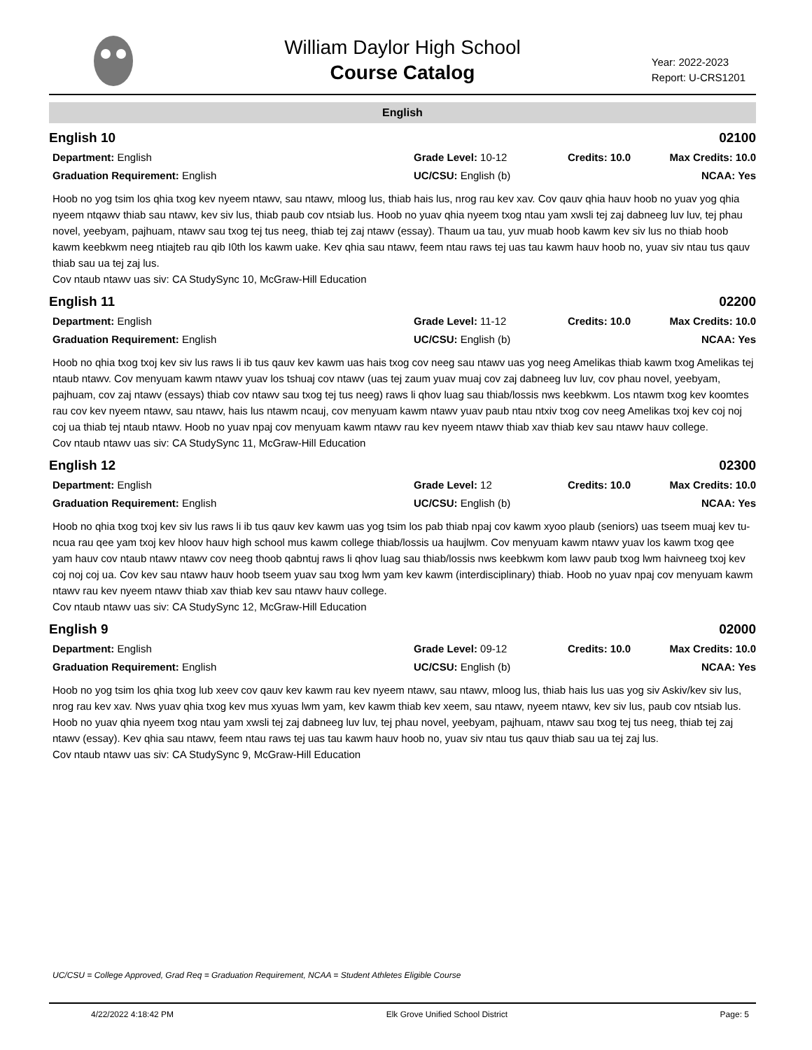William Daylor High School
Course Catalog
Year: 2022-2023
Report: U-CRS1201
English
English 10 02100
Department: English
Grade Level: 10-12
Credits: 10.0
Max Credits: 10.0
Graduation Requirement: English
UC/CSU: English (b)
NCAA: Yes
Hoob no yog tsim los qhia txog kev nyeem ntawv, sau ntawv, mloog lus, thiab hais lus, nrog rau kev xav. Cov qauv qhia hauv hoob no yuav yog qhia nyeem ntqawv thiab sau ntawv, kev siv lus, thiab paub cov ntsiab lus. Hoob no yuav qhia nyeem txog ntau yam xwsli tej zaj dabneeg luv luv, tej phau novel, yeebyam, pajhuam, ntawv sau txog tej tus neeg, thiab tej zaj ntawv (essay). Thaum ua tau, yuv muab hoob kawm kev siv lus no thiab hoob kawm keebkwm neeg ntiajteb rau qib I0th los kawm uake. Kev qhia sau ntawv, feem ntau raws tej uas tau kawm hauv hoob no, yuav siv ntau tus qauv thiab sau ua tej zaj lus.
Cov ntaub ntawv uas siv: CA StudySync 10, McGraw-Hill Education
English 11 02200
Department: English
Grade Level: 11-12
Credits: 10.0
Max Credits: 10.0
Graduation Requirement: English
UC/CSU: English (b)
NCAA: Yes
Hoob no qhia txog txoj kev siv lus raws li ib tus qauv kev kawm uas hais txog cov neeg sau ntawv uas yog neeg Amelikas thiab kawm txog Amelikas tej ntaub ntawv. Cov menyuam kawm ntawv yuav los tshuaj cov ntawv (uas tej zaum yuav muaj cov zaj dabneeg luv luv, cov phau novel, yeebyam, pajhuam, cov zaj ntawv (essays) thiab cov ntawv sau txog tej tus neeg) raws li qhov luag sau thiab/lossis nws keebkwm. Los ntawm txog kev koomtes rau cov kev nyeem ntawv, sau ntawv, hais lus ntawm ncauj, cov menyuam kawm ntawv yuav paub ntau ntxiv txog cov neeg Amelikas txoj kev coj noj coj ua thiab tej ntaub ntawv. Hoob no yuav npaj cov menyuam kawm ntawv rau kev nyeem ntawv thiab xav thiab kev sau ntawv hauv college.
Cov ntaub ntawv uas siv: CA StudySync 11, McGraw-Hill Education
English 12 02300
Department: English
Grade Level: 12
Credits: 10.0
Max Credits: 10.0
Graduation Requirement: English
UC/CSU: English (b)
NCAA: Yes
Hoob no qhia txog txoj kev siv lus raws li ib tus qauv kev kawm uas yog tsim los pab thiab npaj cov kawm xyoo plaub (seniors) uas tseem muaj kev tu-ncua rau qee yam txoj kev hloov hauv high school mus kawm college thiab/lossis ua haujlwm. Cov menyuam kawm ntawv yuav los kawm txog qee yam hauv cov ntaub ntawv ntawv cov neeg thoob qabntuj raws li qhov luag sau thiab/lossis nws keebkwm kom lawv paub txog lwm haivneeg txoj kev coj noj coj ua. Cov kev sau ntawv hauv hoob tseem yuav sau txog lwm yam kev kawm (interdisciplinary) thiab. Hoob no yuav npaj cov menyuam kawm ntawv rau kev nyeem ntawv thiab xav thiab kev sau ntawv hauv college.
Cov ntaub ntawv uas siv: CA StudySync 12, McGraw-Hill Education
English 9 02000
Department: English
Grade Level: 09-12
Credits: 10.0
Max Credits: 10.0
Graduation Requirement: English
UC/CSU: English (b)
NCAA: Yes
Hoob no yog tsim los qhia txog lub xeev cov qauv kev kawm rau kev nyeem ntawv, sau ntawv, mloog lus, thiab hais lus uas yog siv Askiv/kev siv lus, nrog rau kev xav. Nws yuav qhia txog kev mus xyuas lwm yam, kev kawm thiab kev xeem, sau ntawv, nyeem ntawv, kev siv lus, paub cov ntsiab lus. Hoob no yuav qhia nyeem txog ntau yam xwsli tej zaj dabneeg luv luv, tej phau novel, yeebyam, pajhuam, ntawv sau txog tej tus neeg, thiab tej zaj ntawv (essay). Kev qhia sau ntawv, feem ntau raws tej uas tau kawm hauv hoob no, yuav siv ntau tus qauv thiab sau ua tej zaj lus.
Cov ntaub ntawv uas siv: CA StudySync 9, McGraw-Hill Education
UC/CSU = College Approved, Grad Req = Graduation Requirement, NCAA = Student Athletes Eligible Course
4/22/2022 4:18:42 PM Elk Grove Unified School District Page: 5